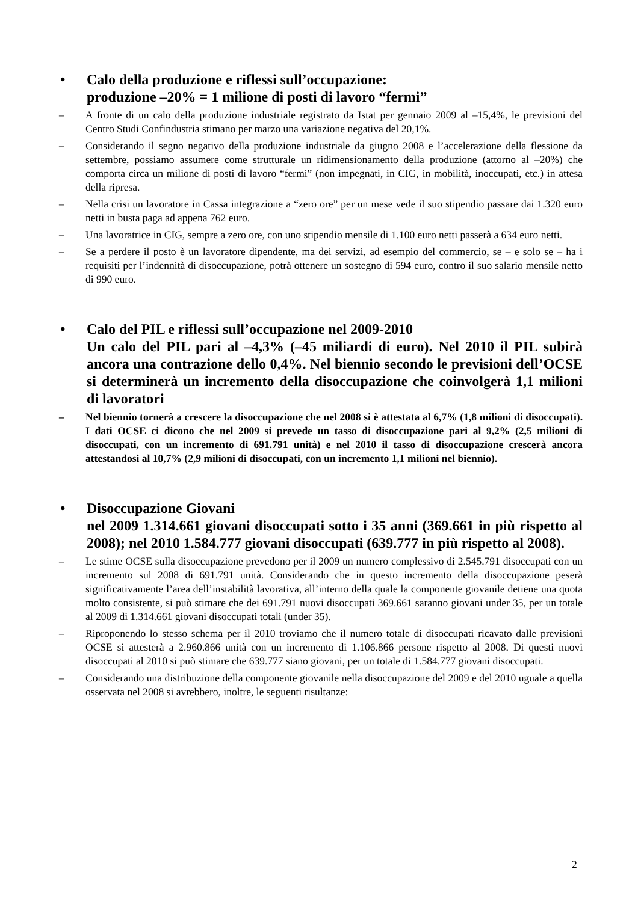• Calo della produzione e riflessi sull’occupazione:
produzione –20% = 1 milione di posti di lavoro “fermi”
– A fronte di un calo della produzione industriale registrato da Istat per gennaio 2009 al –15,4%, le previsioni del Centro Studi Confindustria stimano per marzo una variazione negativa del 20,1%.
– Considerando il segno negativo della produzione industriale da giugno 2008 e l’accelerazione della flessione da settembre, possiamo assumere come strutturale un ridimensionamento della produzione (attorno al –20%) che comporta circa un milione di posti di lavoro “fermi” (non impegnati, in CIG, in mobilità, inoccupati, etc.) in attesa della ripresa.
– Nella crisi un lavoratore in Cassa integrazione a “zero ore” per un mese vede il suo stipendio passare dai 1.320 euro netti in busta paga ad appena 762 euro.
– Una lavoratrice in CIG, sempre a zero ore, con uno stipendio mensile di 1.100 euro netti passerà a 634 euro netti.
– Se a perdere il posto è un lavoratore dipendente, ma dei servizi, ad esempio del commercio, se – e solo se – ha i requisiti per l’indennità di disoccupazione, potrà ottenere un sostegno di 594 euro, contro il suo salario mensile netto di 990 euro.
• Calo del PIL e riflessi sull’occupazione nel 2009-2010
Un calo del PIL pari al –4,3% (–45 miliardi di euro). Nel 2010 il PIL subirà ancora una contrazione dello 0,4%. Nel biennio secondo le previsioni dell’OCSE si determinerà un incremento della disoccupazione che coinvolgerà 1,1 milioni di lavoratori
– Nel biennio tornerà a crescere la disoccupazione che nel 2008 si è attestata al 6,7% (1,8 milioni di disoccupati). I dati OCSE ci dicono che nel 2009 si prevede un tasso di disoccupazione pari al 9,2% (2,5 milioni di disoccupati, con un incremento di 691.791 unità) e nel 2010 il tasso di disoccupazione crescerà ancora attestandosi al 10,7% (2,9 milioni di disoccupati, con un incremento 1,1 milioni nel biennio).
• Disoccupazione Giovani
nel 2009 1.314.661 giovani disoccupati sotto i 35 anni (369.661 in più rispetto al 2008); nel 2010 1.584.777 giovani disoccupati (639.777 in più rispetto al 2008).
– Le stime OCSE sulla disoccupazione prevedono per il 2009 un numero complessivo di 2.545.791 disoccupati con un incremento sul 2008 di 691.791 unità. Considerando che in questo incremento della disoccupazione peserà significativamente l’area dell’instabilità lavorativa, all’interno della quale la componente giovanile detiene una quota molto consistente, si può stimare che dei 691.791 nuovi disoccupati 369.661 saranno giovani under 35, per un totale al 2009 di 1.314.661 giovani disoccupati totali (under 35).
– Riproponendo lo stesso schema per il 2010 troviamo che il numero totale di disoccupati ricavato dalle previsioni OCSE si attesterà a 2.960.866 unità con un incremento di 1.106.866 persone rispetto al 2008. Di questi nuovi disoccupati al 2010 si può stimare che 639.777 siano giovani, per un totale di 1.584.777 giovani disoccupati.
– Considerando una distribuzione della componente giovanile nella disoccupazione del 2009 e del 2010 uguale a quella osservata nel 2008 si avrebbero, inoltre, le seguenti risultanze:
2